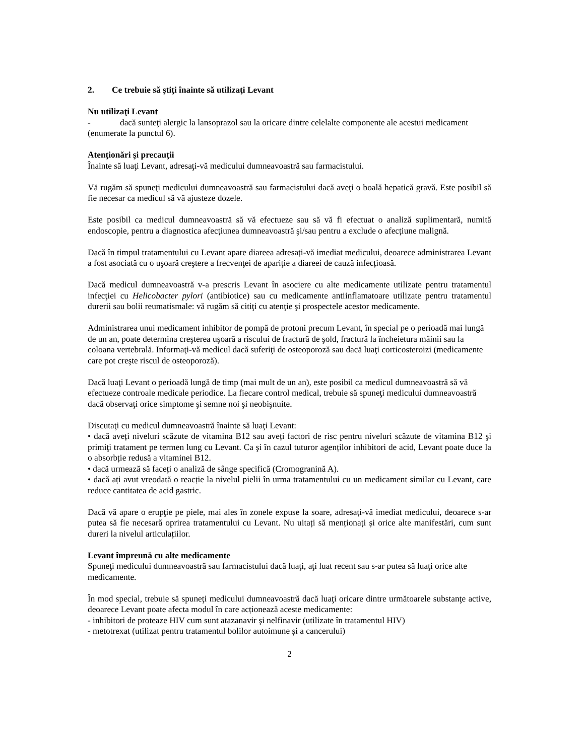2. Ce trebuie să ştiţi înainte să utilizaţi Levant
Nu utilizaţi Levant
- dacă sunteţi alergic la lansoprazol sau la oricare dintre celelalte componente ale acestui medicament (enumerate la punctul 6).
Atenţionări şi precauţii
Înainte să luaţi Levant, adresaţi-vă medicului dumneavoastră sau farmacistului.
Vă rugăm să spuneţi medicului dumneavoastră sau farmacistului dacă aveţi o boală hepatică gravă. Este posibil să fie necesar ca medicul să vă ajusteze dozele.
Este posibil ca medicul dumneavoastră să vă efectueze sau să vă fi efectuat o analiză suplimentară, numită endoscopie, pentru a diagnostica afecțiunea dumneavoastră şi/sau pentru a exclude o afecțiune malignă.
Dacă în timpul tratamentului cu Levant apare diareea adresați-vă imediat medicului, deoarece administrarea Levant a fost asociată cu o uşoară creştere a frecvenţei de apariţie a diareei de cauză infecțioasă.
Dacă medicul dumneavoastră v-a prescris Levant în asociere cu alte medicamente utilizate pentru tratamentul infecţiei cu Helicobacter pylori (antibiotice) sau cu medicamente antiinflamatoare utilizate pentru tratamentul durerii sau bolii reumatismale: vă rugăm să citiţi cu atenţie şi prospectele acestor medicamente.
Administrarea unui medicament inhibitor de pompă de protoni precum Levant, în special pe o perioadă mai lungă de un an, poate determina creşterea uşoară a riscului de fractură de şold, fractură la încheietura mâinii sau la coloana vertebrală. Informaţi-vă medicul dacă suferiţi de osteoporoză sau dacă luaţi corticosteroizi (medicamente care pot creşte riscul de osteoporoză).
Dacă luaţi Levant o perioadă lungă de timp (mai mult de un an), este posibil ca medicul dumneavoastră să vă efectueze controale medicale periodice. La fiecare control medical, trebuie să spuneţi medicului dumneavoastră dacă observaţi orice simptome şi semne noi şi neobişnuite.
Discutaţi cu medicul dumneavoastră înainte să luaţi Levant:
• dacă aveți niveluri scăzute de vitamina B12 sau aveți factori de risc pentru niveluri scăzute de vitamina B12 şi primiţi tratament pe termen lung cu Levant. Ca şi în cazul tuturor agenților inhibitori de acid, Levant poate duce la o absorbție redusă a vitaminei B12.
• dacă urmează să faceți o analiză de sânge specifică (Cromogranină A).
• dacă ați avut vreodată o reacție la nivelul pielii în urma tratamentului cu un medicament similar cu Levant, care reduce cantitatea de acid gastric.
Dacă vă apare o erupţie pe piele, mai ales în zonele expuse la soare, adresați-vă imediat medicului, deoarece s-ar putea să fie necesară oprirea tratamentului cu Levant. Nu uitați să menționați și orice alte manifestări, cum sunt dureri la nivelul articulațiilor.
Levant împreună cu alte medicamente
Spuneţi medicului dumneavoastră sau farmacistului dacă luaţi, aţi luat recent sau s-ar putea să luaţi orice alte medicamente.
În mod special, trebuie să spuneţi medicului dumneavoastră dacă luaţi oricare dintre următoarele substanţe active, deoarece Levant poate afecta modul în care acționează aceste medicamente:
- inhibitori de proteaze HIV cum sunt atazanavir şi nelfinavir (utilizate în tratamentul HIV)
- metotrexat (utilizat pentru tratamentul bolilor autoimune și a cancerului)
2